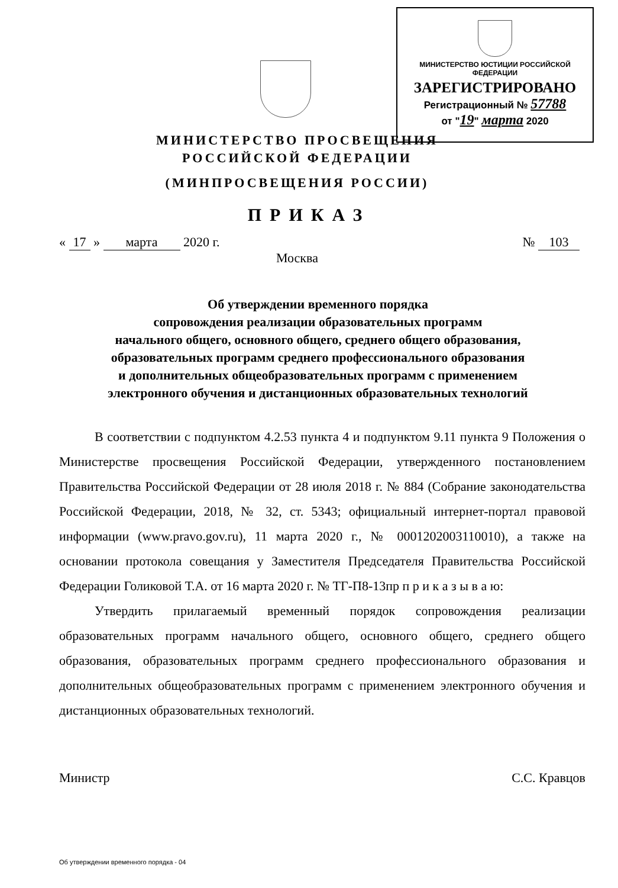МИНИСТЕРСТВО ЮСТИЦИИ РОССИЙСКОЙ ФЕДЕРАЦИИ
ЗАРЕГИСТРИРОВАНО
Регистрационный № 57788
от "19" марта 2020
МИНИСТЕРСТВО ПРОСВЕЩЕНИЯ
РОССИЙСКОЙ ФЕДЕРАЦИИ
(МИНПРОСВЕЩЕНИЯ РОССИИ)
ПРИКАЗ
« 17 » марта 2020 г. № 103
Москва
Об утверждении временного порядка
сопровождения реализации образовательных программ
начального общего, основного общего, среднего общего образования,
образовательных программ среднего профессионального образования
и дополнительных общеобразовательных программ с применением
электронного обучения и дистанционных образовательных технологий
В соответствии с подпунктом 4.2.53 пункта 4 и подпунктом 9.11 пункта 9 Положения о Министерстве просвещения Российской Федерации, утвержденного постановлением Правительства Российской Федерации от 28 июля 2018 г. № 884 (Собрание законодательства Российской Федерации, 2018, № 32, ст. 5343; официальный интернет-портал правовой информации (www.pravo.gov.ru), 11 марта 2020 г., № 0001202003110010), а также на основании протокола совещания у Заместителя Председателя Правительства Российской Федерации Голиковой Т.А. от 16 марта 2020 г. № ТГ-П8-13пр п р и к а з ы в а ю:
Утвердить прилагаемый временный порядок сопровождения реализации образовательных программ начального общего, основного общего, среднего общего образования, образовательных программ среднего профессионального образования и дополнительных общеобразовательных программ с применением электронного обучения и дистанционных образовательных технологий.
Министр С.С. Кравцов
Об утверждении временного порядка - 04